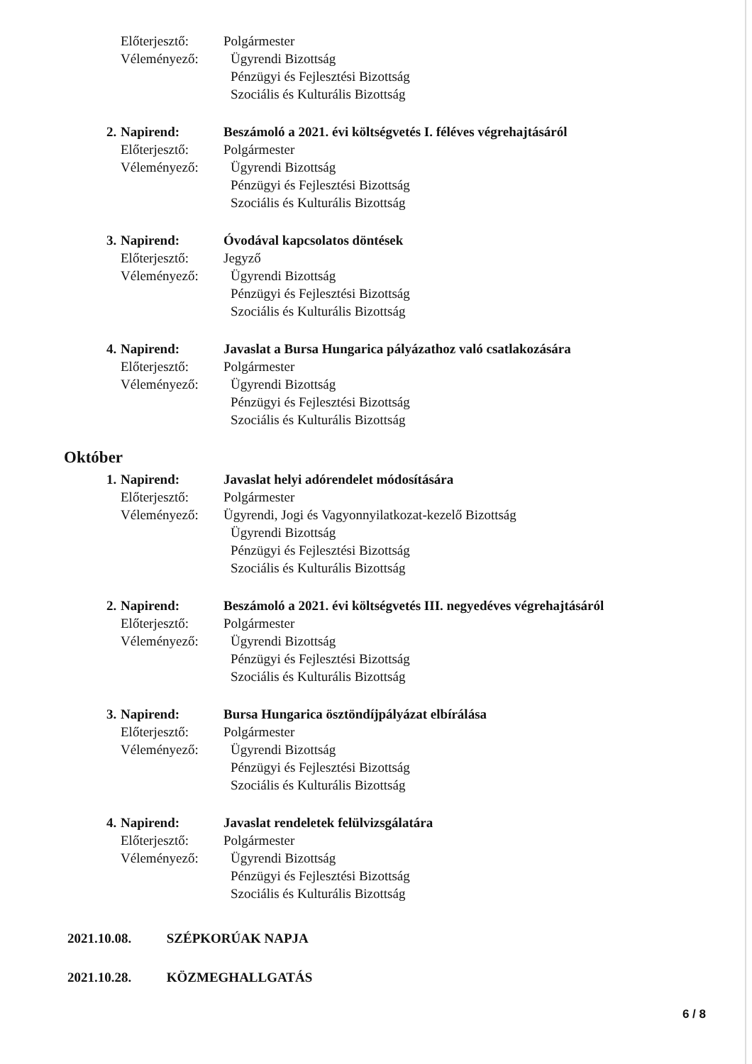Előterjesztő:
Polgármester
Véleményező:
Ügyrendi Bizottság
Pénzügyi és Fejlesztési Bizottság
Szociális és Kulturális Bizottság
2.
Napirend:
Beszámoló a 2021. évi költségvetés I. féléves végrehajtásáról
Előterjesztő:
Polgármester
Véleményező:
Ügyrendi Bizottság
Pénzügyi és Fejlesztési Bizottság
Szociális és Kulturális Bizottság
3.
Napirend:
Óvodával kapcsolatos döntések
Előterjesztő:
Jegyző
Véleményező:
Ügyrendi Bizottság
Pénzügyi és Fejlesztési Bizottság
Szociális és Kulturális Bizottság
4.
Napirend:
Javaslat a Bursa Hungarica pályázathoz való csatlakozására
Előterjesztő:
Polgármester
Véleményező:
Ügyrendi Bizottság
Pénzügyi és Fejlesztési Bizottság
Szociális és Kulturális Bizottság
Október
1.
Napirend:
Javaslat helyi adórendelet módosítására
Előterjesztő:
Polgármester
Véleményező:
Ügyrendi, Jogi és Vagyonnyilatkozat-kezelő Bizottság
Ügyrendi Bizottság
Pénzügyi és Fejlesztési Bizottság
Szociális és Kulturális Bizottság
2.
Napirend:
Beszámoló a 2021. évi költségvetés III. negyedéves végrehajtásáról
Előterjesztő:
Polgármester
Véleményező:
Ügyrendi Bizottság
Pénzügyi és Fejlesztési Bizottság
Szociális és Kulturális Bizottság
3.
Napirend:
Bursa Hungarica ösztöndíjpályázat elbírálása
Előterjesztő:
Polgármester
Véleményező:
Ügyrendi Bizottság
Pénzügyi és Fejlesztési Bizottság
Szociális és Kulturális Bizottság
4.
Napirend:
Javaslat rendeletek felülvizsgálatára
Előterjesztő:
Polgármester
Véleményező:
Ügyrendi Bizottság
Pénzügyi és Fejlesztési Bizottság
Szociális és Kulturális Bizottság
2021.10.08. SZÉPKORÚAK NAPJA
2021.10.28. KÖZMEGHALLGATÁS
6 / 8